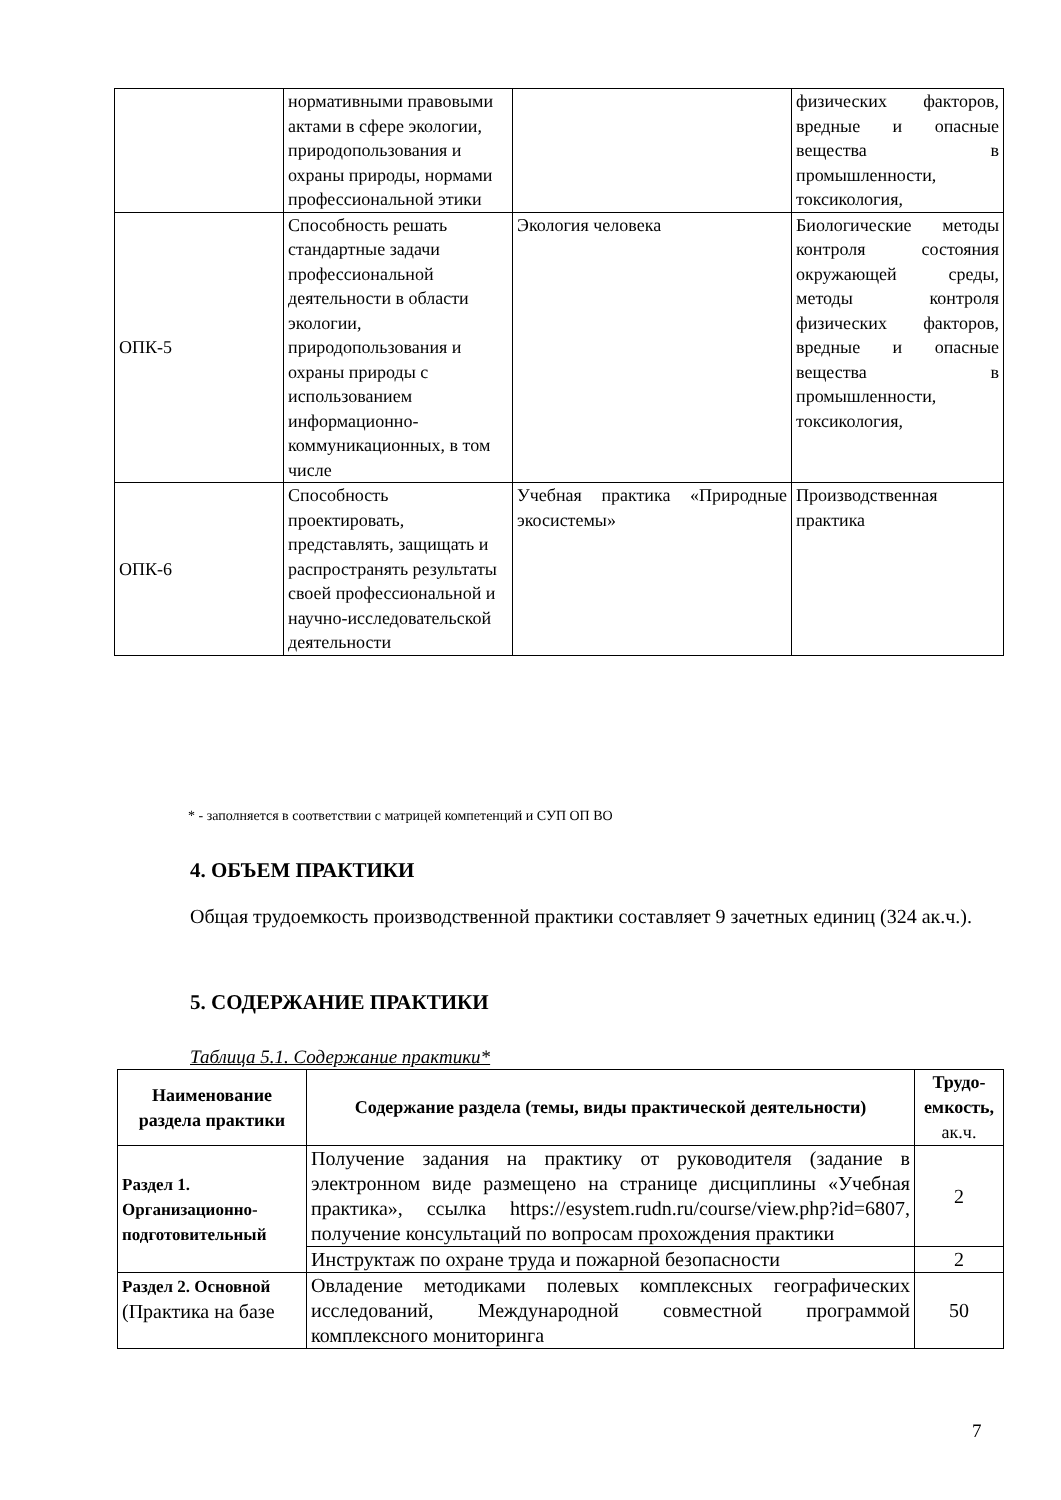| | нормативными правовыми актами в сфере экологии, природопользования и охраны природы, нормами профессиональной этики | | физических факторов, вредные и опасные вещества в промышленности, токсикология, |
| ОПК-5 | Способность решать стандартные задачи профессиональной деятельности в области экологии, природопользования и охраны природы с использованием информационно-коммуникационных, в том числе | Экология человека | Биологические методы контроля состояния окружающей среды, методы контроля физических факторов, вредные и опасные вещества в промышленности, токсикология, |
| ОПК-6 | Способность проектировать, представлять, защищать и распространять результаты своей профессиональной и научно-исследовательской деятельности | Учебная практика «Природные экосистемы» | Производственная практика |
* - заполняется в соответствии с матрицей компетенций и СУП ОП ВО
4. ОБЪЕМ ПРАКТИКИ
Общая трудоемкость производственной практики составляет 9 зачетных единиц (324 ак.ч.).
5. СОДЕРЖАНИЕ ПРАКТИКИ
Таблица 5.1. Содержание практики*
| Наименование раздела практики | Содержание раздела (темы, виды практической деятельности) | Трудо-емкость, ак.ч. |
| --- | --- | --- |
| Раздел 1. Организационно-подготовительный | Получение задания на практику от руководителя (задание в электронном виде размещено на странице дисциплины «Учебная практика», ссылка https://esystem.rudn.ru/course/view.php?id=6807, получение консультаций по вопросам прохождения практики | 2 |
| | Инструктаж по охране труда и пожарной безопасности | 2 |
| Раздел 2. Основной (Практика на базе | Овладение методиками полевых комплексных географических исследований, Международной совместной программой комплексного мониторинга | 50 |
7